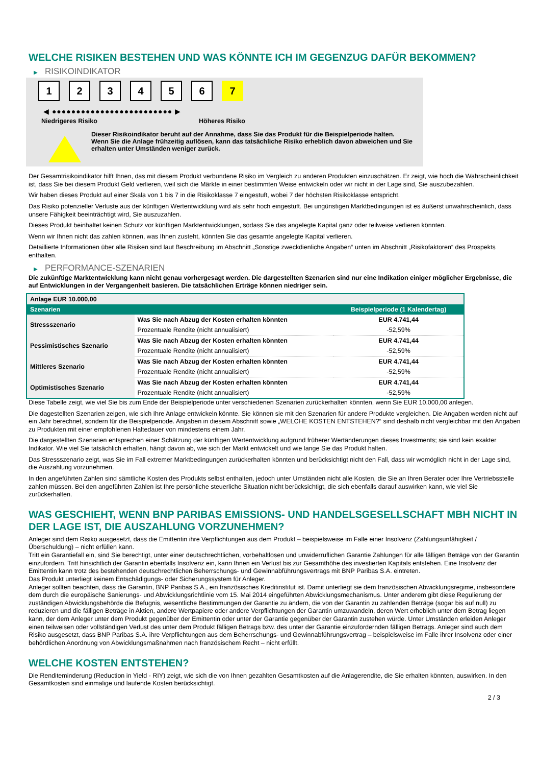WELCHE RISIKEN BESTEHEN UND WAS KÖNNTE ICH IM GEGENZUG DAFÜR BEKOMMEN?
▶ RISIKOINDIKATOR
1 2 3 4 5 6 7
◀ ●●●●●●●●●●●●●●●●●●●●●●●●● ▶
Niedrigeres Risiko Höheres Risiko
Dieser Risikoindikator beruht auf der Annahme, dass Sie das Produkt für die Beispielperiode halten.
Wenn Sie die Anlage frühzeitig auflösen, kann das tatsächliche Risiko erheblich davon abweichen und Sie erhalten unter Umständen weniger zurück.
Der Gesamtrisikoindikator hilft Ihnen, das mit diesem Produkt verbundene Risiko im Vergleich zu anderen Produkten einzuschätzen. Er zeigt, wie hoch die Wahrscheinlichkeit ist, dass Sie bei diesem Produkt Geld verlieren, weil sich die Märkte in einer bestimmten Weise entwickeln oder wir nicht in der Lage sind, Sie auszubezahlen.
Wir haben dieses Produkt auf einer Skala von 1 bis 7 in die Risikoklasse 7 eingestuft, wobei 7 der höchsten Risikoklasse entspricht.
Das Risiko potenzieller Verluste aus der künftigen Wertentwicklung wird als sehr hoch eingestuft. Bei ungünstigen Marktbedingungen ist es äußerst unwahrscheinlich, dass unsere Fähigkeit beeinträchtigt wird, Sie auszuzahlen.
Dieses Produkt beinhaltet keinen Schutz vor künftigen Marktentwicklungen, sodass Sie das angelegte Kapital ganz oder teilweise verlieren könnten.
Wenn wir Ihnen nicht das zahlen können, was Ihnen zusteht, könnten Sie das gesamte angelegte Kapital verlieren.
Detaillierte Informationen über alle Risiken sind laut Beschreibung im Abschnitt „Sonstige zweckdienliche Angaben“ unten im Abschnitt „Risikofaktoren“ des Prospekts enthalten.
▶ PERFORMANCE-SZENARIEN
Die zukünftige Marktentwicklung kann nicht genau vorhergesagt werden. Die dargestellten Szenarien sind nur eine Indikation einiger möglicher Ergebnisse, die auf Entwicklungen in der Vergangenheit basieren. Die tatsächlichen Erträge können niedriger sein.
| Anlage EUR 10.000,00 | | |
| --- | --- | --- |
| Szenarien | | Beispielperiode (1 Kalendertag) |
| Stressszenario | Was Sie nach Abzug der Kosten erhalten könnten | EUR 4.741,44 |
| | Prozentuale Rendite (nicht annualisiert) | -52,59% |
| Pessimistisches Szenario | Was Sie nach Abzug der Kosten erhalten könnten | EUR 4.741,44 |
| | Prozentuale Rendite (nicht annualisiert) | -52,59% |
| Mittleres Szenario | Was Sie nach Abzug der Kosten erhalten könnten | EUR 4.741,44 |
| | Prozentuale Rendite (nicht annualisiert) | -52,59% |
| Optimistisches Szenario | Was Sie nach Abzug der Kosten erhalten könnten | EUR 4.741,44 |
| | Prozentuale Rendite (nicht annualisiert) | -52,59% |
Diese Tabelle zeigt, wie viel Sie bis zum Ende der Beispielperiode unter verschiedenen Szenarien zurückerhalten könnten, wenn Sie EUR 10.000,00 anlegen.
Die dagestellten Szenarien zeigen, wie sich Ihre Anlage entwickeln könnte. Sie können sie mit den Szenarien für andere Produkte vergleichen. Die Angaben werden nicht auf ein Jahr berechnet, sondern für die Beispielperiode. Angaben in diesem Abschnitt sowie „WELCHE KOSTEN ENTSTEHEN?“ sind deshalb nicht vergleichbar mit den Angaben zu Produkten mit einer empfohlenen Haltedauer von mindestens einem Jahr.
Die dargestellten Szenarien entsprechen einer Schätzung der künftigen Wertentwicklung aufgrund früherer Wertänderungen dieses Investments; sie sind kein exakter Indikator. Wie viel Sie tatsächlich erhalten, hängt davon ab, wie sich der Markt entwickelt und wie lange Sie das Produkt halten.
Das Stressszenario zeigt, was Sie im Fall extremer Marktbedingungen zurückerhalten könnten und berücksichtigt nicht den Fall, dass wir womöglich nicht in der Lage sind, die Auszahlung vorzunehmen.
In den angeführten Zahlen sind sämtliche Kosten des Produkts selbst enthalten, jedoch unter Umständen nicht alle Kosten, die Sie an Ihren Berater oder Ihre Vertriebsstelle zahlen müssen. Bei den angeführten Zahlen ist Ihre persönliche steuerliche Situation nicht berücksichtigt, die sich ebenfalls darauf auswirken kann, wie viel Sie zurückerhalten.
WAS GESCHIEHT, WENN BNP PARIBAS EMISSIONS- UND HANDELSGESELLSCHAFT MBH NICHT IN DER LAGE IST, DIE AUSZAHLUNG VORZUNEHMEN?
Anleger sind dem Risiko ausgesetzt, dass die Emittentin ihre Verpflichtungen aus dem Produkt – beispielsweise im Falle einer Insolvenz (Zahlungsunfähigkeit / Überschuldung) – nicht erfüllen kann.
Tritt ein Garantiefall ein, sind Sie berechtigt, unter einer deutschrechtlichen, vorbehaltlosen und unwiderruflichen Garantie Zahlungen für alle fälligen Beträge von der Garantin einzufordern. Tritt hinsichtlich der Garantin ebenfalls Insolvenz ein, kann Ihnen ein Verlust bis zur Gesamthöhe des investierten Kapitals entstehen. Eine Insolvenz der Emittentin kann trotz des bestehenden deutschrechtlichen Beherrschungs- und Gewinnabführungsvertrags mit BNP Paribas S.A. eintreten.
Das Produkt unterliegt keinem Entschädigungs- oder Sicherungssystem für Anleger.
Anleger sollten beachten, dass die Garantin, BNP Paribas S.A., ein französisches Kreditinstitut ist. Damit unterliegt sie dem französischen Abwicklungsregime, insbesondere dem durch die europäische Sanierungs- und Abwicklungsrichtlinie vom 15. Mai 2014 eingeführten Abwicklungsmechanismus. Unter anderem gibt diese Regulierung der zuständigen Abwicklungsbehörde die Befugnis, wesentliche Bestimmungen der Garantie zu ändern, die von der Garantin zu zahlenden Beträge (sogar bis auf null) zu reduzieren und die fälligen Beträge in Aktien, andere Wertpapiere oder andere Verpflichtungen der Garantin umzuwandeln, deren Wert erheblich unter dem Betrag liegen kann, der dem Anleger unter dem Produkt gegenüber der Emittentin oder unter der Garantie gegenüber der Garantin zustehen würde. Unter Umständen erleiden Anleger einen teilweisen oder vollständigen Verlust des unter dem Produkt fälligen Betrags bzw. des unter der Garantie einzufordernden fälligen Betrags. Anleger sind auch dem Risiko ausgesetzt, dass BNP Paribas S.A. ihre Verpflichtungen aus dem Beherrschungs- und Gewinnabführungsvertrag – beispielsweise im Falle ihrer Insolvenz oder einer behördlichen Anordnung von Abwicklungsmaßnahmen nach französischem Recht – nicht erfüllt.
WELCHE KOSTEN ENTSTEHEN?
Die Renditeminderung (Reduction in Yield - RIY) zeigt, wie sich die von Ihnen gezahlten Gesamtkosten auf die Anlagerendite, die Sie erhalten könnten, auswirken. In den Gesamtkosten sind einmalige und laufende Kosten berücksichtigt.
2 / 3